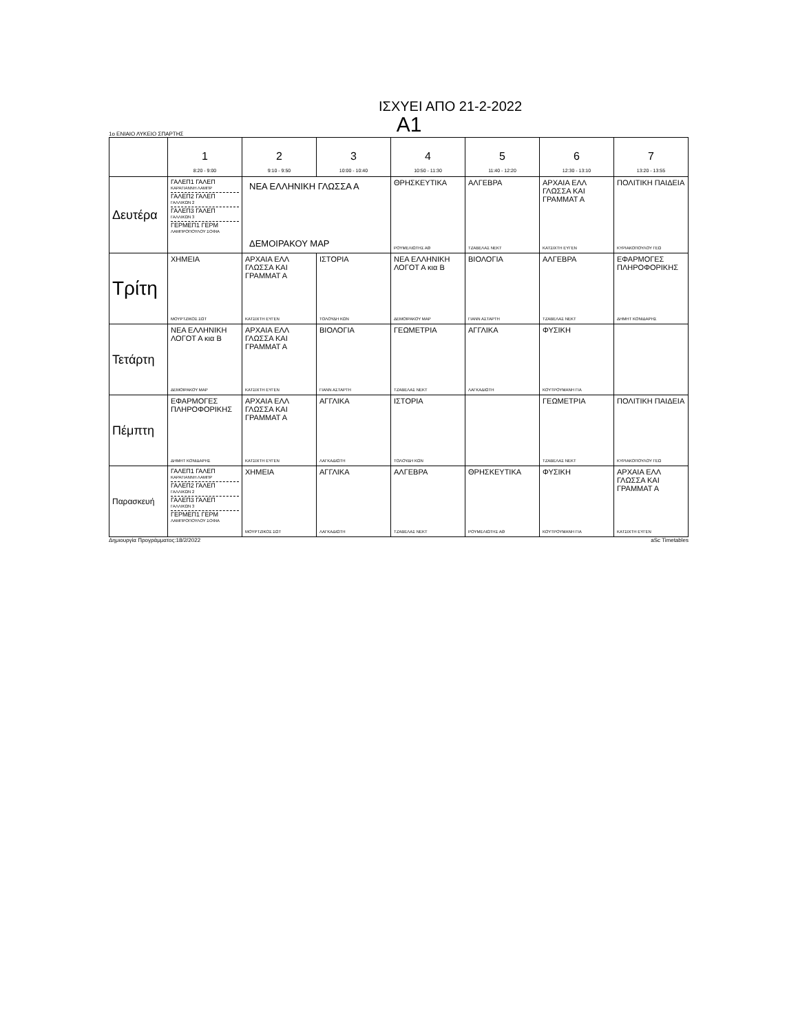ΙΣΧΥΕΙ ΑΠΟ 21-2-2022
A1
1ο ΕΝΙΑΙΟ ΛΥΚΕΙΟ ΣΠΑΡΤΗΣ
| | 1 8:20 - 9:00 | 2 9:10 - 9:50 | 3 10:00 - 10:40 | 4 10:50 - 11:30 | 5 11:40 - 12:20 | 6 12:30 - 13:10 | 7 13:20 - 13:55 |
| --- | --- | --- | --- | --- | --- | --- | --- |
| Δευτέρα | ΓΑΛΕΠ1 ΓΑΛΕΠ ΚΑΡΑΓΙΑΝΝΗ ΛΑΜΠΡ ΓΑΛΕΠ2 ΓΑΛΕΠ ΓΑΛΛΙΚΩΝ 2 ΓΑΛΕΠ3 ΓΑΛΕΠ ΓΑΛΛΙΚΩΝ 3 ΓΕΡΜΕΠ1 ΓΕΡΜ ΛΑΜΠΡΟΠΟΥΛΟΥ ΣΟΦΙΑ | ΝΕΑ ΕΛΛΗΝΙΚΗ ΓΛΩΣΣΑ Α ΔΕΜΟΙΡΑΚΟΥ ΜΑΡ | | ΘΡΗΣΚΕΥΤΙΚΑ ΡΟΥΜΕΛΙΩΤΗΣ ΑΘ | ΑΛΓΕΒΡΑ ΤΖΑΒΕΛΑΣ ΝΕΚΤ | ΑΡΧΑΙΑ ΕΛΛ ΓΛΩΣΣΑ ΚΑΙ ΓΡΑΜΜΑΤ Α ΚΑΤΣΙΧΤΗ ΕΥΓΕΝ | ΠΟΛΙΤΙΚΗ ΠΑΙΔΕΙΑ ΚΥΡΙΑΚΟΠΟΥΛΟΥ ΓΕΩ |
| Τρίτη | ΧΗΜΕΙΑ ΜΟΥΡΤΖΙΚΟΣ ΣΩΤ | ΑΡΧΑΙΑ ΕΛΛ ΓΛΩΣΣΑ ΚΑΙ ΓΡΑΜΜΑΤ Α ΚΑΤΣΙΧΤΗ ΕΥΓΕΝ | ΙΣΤΟΡΙΑ ΤΟΛΟΥΔΗ ΚΩΝ | ΝΕΑ ΕΛΛΗΝΙΚΗ ΛΟΓΟΤ Α κια Β ΔΕΜΟΙΡΑΚΟΥ ΜΑΡ | ΒΙΟΛΟΓΙΑ ΓΙΑΝΝ ΑΣΤΑΡΤΗ | ΑΛΓΕΒΡΑ ΤΖΑΒΕΛΑΣ ΝΕΚΤ | ΕΦΑΡΜΟΓΕΣ ΠΛΗΡΟΦΟΡΙΚΗΣ ΔΗΜΗΤ ΚΟΝΙΔΑΡΗΣ |
| Τετάρτη | ΝΕΑ ΕΛΛΗΝΙΚΗ ΛΟΓΟΤ Α κια Β ΔΕΜΟΙΡΑΚΟΥ ΜΑΡ | ΑΡΧΑΙΑ ΕΛΛ ΓΛΩΣΣΑ ΚΑΙ ΓΡΑΜΜΑΤ Α ΚΑΤΣΙΧΤΗ ΕΥΓΕΝ | ΒΙΟΛΟΓΙΑ ΓΙΑΝΝ ΑΣΤΑΡΤΗ | ΓΕΩΜΕΤΡΙΑ ΤΖΑΒΕΛΑΣ ΝΕΚΤ | ΑΓΓΛΙΚΑ ΛΑΓΚΑΔΙΩΤΗ | ΦΥΣΙΚΗ ΚΟΥΤΡΟΥΜΑΝΗ ΓΙΑ | |
| Πέμπτη | ΕΦΑΡΜΟΓΕΣ ΠΛΗΡΟΦΟΡΙΚΗΣ ΔΗΜΗΤ ΚΟΝΙΔΑΡΗΣ | ΑΡΧΑΙΑ ΕΛΛ ΓΛΩΣΣΑ ΚΑΙ ΓΡΑΜΜΑΤ Α ΚΑΤΣΙΧΤΗ ΕΥΓΕΝ | ΑΓΓΛΙΚΑ ΛΑΓΚΑΔΙΩΤΗ | ΙΣΤΟΡΙΑ ΤΟΛΟΥΔΗ ΚΩΝ | | ΓΕΩΜΕΤΡΙΑ ΤΖΑΒΕΛΑΣ ΝΕΚΤ | ΠΟΛΙΤΙΚΗ ΠΑΙΔΕΙΑ ΚΥΡΙΑΚΟΠΟΥΛΟΥ ΓΕΩ |
| Παρασκευή | ΓΑΛΕΠ1 ΓΑΛΕΠ ΚΑΡΑΓΙΑΝΝΗ ΛΑΜΠΡ ΓΑΛΕΠ2 ΓΑΛΕΠ ΓΑΛΛΙΚΩΝ 2 ΓΑΛΕΠ3 ΓΑΛΕΠ ΓΑΛΛΙΚΩΝ 3 ΓΕΡΜΕΠ1 ΓΕΡΜ ΛΑΜΠΡΟΠΟΥΛΟΥ ΣΟΦΙΑ | ΧΗΜΕΙΑ ΜΟΥΡΤΖΙΚΟΣ ΣΩΤ | ΑΓΓΛΙΚΑ ΛΑΓΚΑΔΙΩΤΗ | ΑΛΓΕΒΡΑ ΤΖΑΒΕΛΑΣ ΝΕΚΤ | ΘΡΗΣΚΕΥΤΙΚΑ ΡΟΥΜΕΛΙΩΤΗΣ ΑΘ | ΦΥΣΙΚΗ ΚΟΥΤΡΟΥΜΑΝΗ ΓΙΑ | ΑΡΧΑΙΑ ΕΛΛ ΓΛΩΣΣΑ ΚΑΙ ΓΡΑΜΜΑΤ Α ΚΑΤΣΙΧΤΗ ΕΥΓΕΝ |
Δημιουργία Προγράμματος:18/2/2022 aSc Timetables